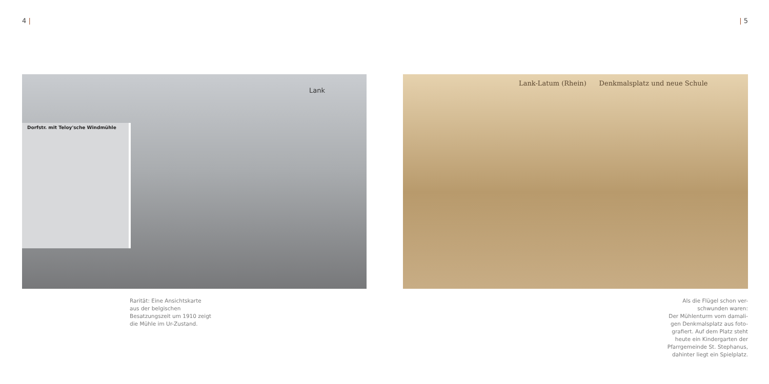4 |
Lank
Dorfstr. mit Teloy'sche Windmühle
Rarität: Eine Ansichtskarte aus der belgischen Besatzungszeit um 1910 zeigt die Mühle im Ur-Zustand.
| 5
Lank-Latum (Rhein) Denkmalsplatz und neue Schule
Als die Flügel schon ver-
schwunden waren:
Der Mühlenturm vom damali-
gen Denkmalsplatz aus foto-
grafiert. Auf dem Platz steht
heute ein Kindergarten der
Pfarrgemeinde St. Stephanus,
dahinter liegt ein Spielplatz.